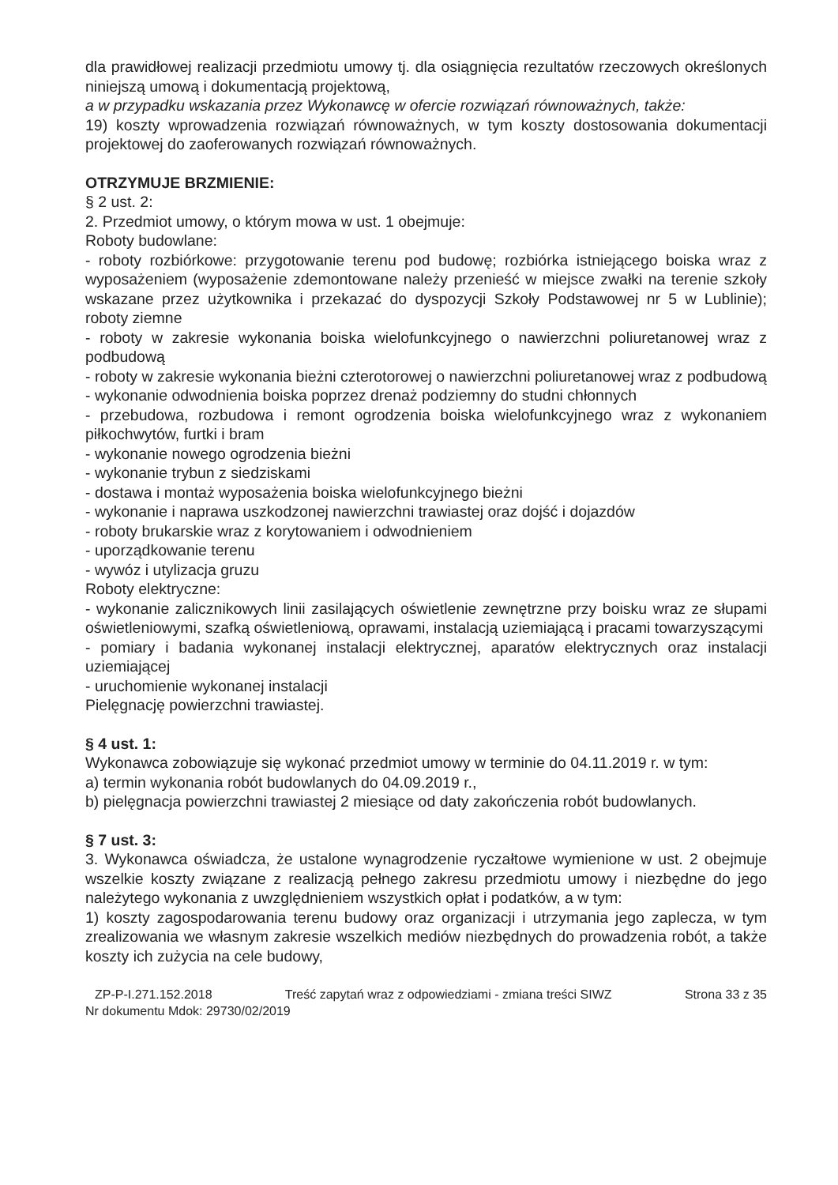dla prawidłowej realizacji przedmiotu umowy tj. dla osiągnięcia rezultatów rzeczowych określonych niniejszą umową i dokumentacją projektową,
a w przypadku wskazania przez Wykonawcę w ofercie rozwiązań równoważnych, także:
19) koszty wprowadzenia rozwiązań równoważnych, w tym koszty dostosowania dokumentacji projektowej do zaoferowanych rozwiązań równoważnych.
OTRZYMUJE BRZMIENIE:
§ 2 ust. 2:
2. Przedmiot umowy, o którym mowa w ust. 1 obejmuje:
Roboty budowlane:
- roboty rozbiórkowe: przygotowanie terenu pod budowę; rozbiórka istniejącego boiska wraz z wyposażeniem (wyposażenie zdemontowane należy przenieść w miejsce zwałki na terenie szkoły wskazane przez użytkownika i przekazać do dyspozycji Szkoły Podstawowej nr 5 w Lublinie); roboty ziemne
- roboty w zakresie wykonania boiska wielofunkcyjnego o nawierzchni poliuretanowej wraz z podbudową
- roboty w zakresie wykonania bieżni czterotorowej o nawierzchni poliuretanowej wraz z podbudową
- wykonanie odwodnienia boiska poprzez drenaż podziemny do studni chłonnych
- przebudowa, rozbudowa i remont ogrodzenia boiska wielofunkcyjnego wraz z wykonaniem piłkochwytów, furtki i bram
- wykonanie nowego ogrodzenia bieżni
- wykonanie trybun z siedziskami
- dostawa i montaż wyposażenia boiska wielofunkcyjnego bieżni
- wykonanie i naprawa uszkodzonej nawierzchni trawiastej oraz dojść i dojazdów
- roboty brukarskie wraz z korytowaniem i odwodnieniem
- uporządkowanie terenu
- wywóz i utylizacja gruzu
Roboty elektryczne:
- wykonanie zalicznikowych linii zasilających oświetlenie zewnętrzne przy boisku wraz ze słupami oświetleniowymi, szafką oświetleniową, oprawami, instalacją uziemiającą i pracami towarzyszącymi
- pomiary i badania wykonanej instalacji elektrycznej, aparatów elektrycznych oraz instalacji uziemiającej
- uruchomienie wykonanej instalacji
Pielęgnację powierzchni trawiastej.
§ 4 ust. 1:
Wykonawca zobowiązuje się wykonać przedmiot umowy w terminie do 04.11.2019 r. w tym:
a) termin wykonania robót budowlanych do 04.09.2019 r.,
b) pielęgnacja powierzchni trawiastej 2 miesiące od daty zakończenia robót budowlanych.
§ 7 ust. 3:
3. Wykonawca oświadcza, że ustalone wynagrodzenie ryczałtowe wymienione w ust. 2 obejmuje wszelkie koszty związane z realizacją pełnego zakresu przedmiotu umowy i niezbędne do jego należytego wykonania z uwzględnieniem wszystkich opłat i podatków, a w tym:
1) koszty zagospodarowania terenu budowy oraz organizacji i utrzymania jego zaplecza, w tym zrealizowania we własnym zakresie wszelkich mediów niezbędnych do prowadzenia robót, a także koszty ich zużycia na cele budowy,
ZP-P-I.271.152.2018 Treść zapytań wraz z odpowiedziami - zmiana treści SIWZ Strona 33 z 35
Nr dokumentu Mdok: 29730/02/2019